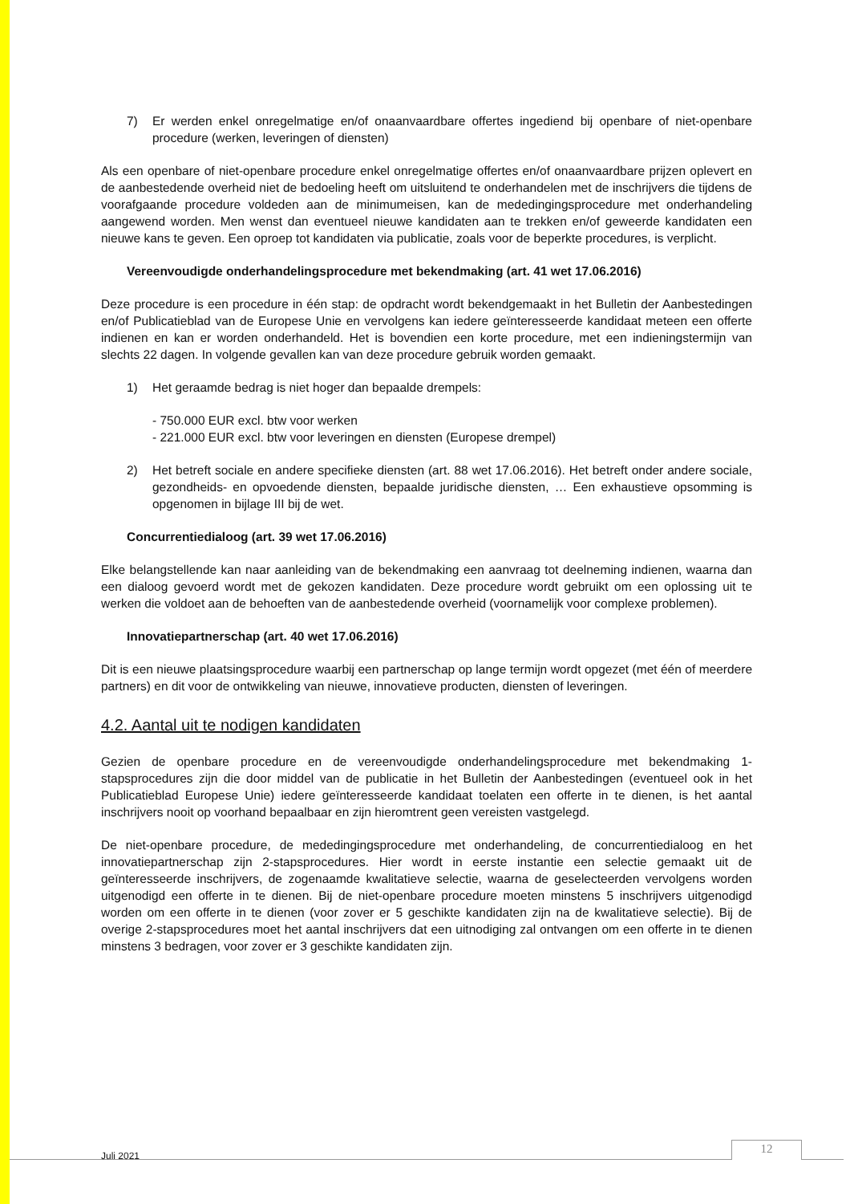7) Er werden enkel onregelmatige en/of onaanvaardbare offertes ingediend bij openbare of niet-openbare procedure (werken, leveringen of diensten)
Als een openbare of niet-openbare procedure enkel onregelmatige offertes en/of onaanvaardbare prijzen oplevert en de aanbestedende overheid niet de bedoeling heeft om uitsluitend te onderhandelen met de inschrijvers die tijdens de voorafgaande procedure voldeden aan de minimumeisen, kan de mededingingsprocedure met onderhandeling aangewend worden. Men wenst dan eventueel nieuwe kandidaten aan te trekken en/of geweerde kandidaten een nieuwe kans te geven. Een oproep tot kandidaten via publicatie, zoals voor de beperkte procedures, is verplicht.
Vereenvoudigde onderhandelingsprocedure met bekendmaking (art. 41 wet 17.06.2016)
Deze procedure is een procedure in één stap: de opdracht wordt bekendgemaakt in het Bulletin der Aanbestedingen en/of Publicatieblad van de Europese Unie en vervolgens kan iedere geïnteresseerde kandidaat meteen een offerte indienen en kan er worden onderhandeld. Het is bovendien een korte procedure, met een indieningstermijn van slechts 22 dagen. In volgende gevallen kan van deze procedure gebruik worden gemaakt.
1) Het geraamde bedrag is niet hoger dan bepaalde drempels:
- 750.000 EUR excl. btw voor werken
- 221.000 EUR excl. btw voor leveringen en diensten (Europese drempel)
2) Het betreft sociale en andere specifieke diensten (art. 88 wet 17.06.2016). Het betreft onder andere sociale, gezondheids- en opvoedende diensten, bepaalde juridische diensten, … Een exhaustieve opsomming is opgenomen in bijlage III bij de wet.
Concurrentiedialoog (art. 39 wet 17.06.2016)
Elke belangstellende kan naar aanleiding van de bekendmaking een aanvraag tot deelneming indienen, waarna dan een dialoog gevoerd wordt met de gekozen kandidaten. Deze procedure wordt gebruikt om een oplossing uit te werken die voldoet aan de behoeften van de aanbestedende overheid (voornamelijk voor complexe problemen).
Innovatiepartnerschap (art. 40 wet 17.06.2016)
Dit is een nieuwe plaatsingsprocedure waarbij een partnerschap op lange termijn wordt opgezet (met één of meerdere partners) en dit voor de ontwikkeling van nieuwe, innovatieve producten, diensten of leveringen.
4.2. Aantal uit te nodigen kandidaten
Gezien de openbare procedure en de vereenvoudigde onderhandelingsprocedure met bekendmaking 1-stapsprocedures zijn die door middel van de publicatie in het Bulletin der Aanbestedingen (eventueel ook in het Publicatieblad Europese Unie) iedere geïnteresseerde kandidaat toelaten een offerte in te dienen, is het aantal inschrijvers nooit op voorhand bepaalbaar en zijn hieromtrent geen vereisten vastgelegd.
De niet-openbare procedure, de mededingingsprocedure met onderhandeling, de concurrentiedialoog en het innovatiepartnerschap zijn 2-stapsprocedures. Hier wordt in eerste instantie een selectie gemaakt uit de geïnteresseerde inschrijvers, de zogenaamde kwalitatieve selectie, waarna de geselecteerden vervolgens worden uitgenodigd een offerte in te dienen. Bij de niet-openbare procedure moeten minstens 5 inschrijvers uitgenodigd worden om een offerte in te dienen (voor zover er 5 geschikte kandidaten zijn na de kwalitatieve selectie). Bij de overige 2-stapsprocedures moet het aantal inschrijvers dat een uitnodiging zal ontvangen om een offerte in te dienen minstens 3 bedragen, voor zover er 3 geschikte kandidaten zijn.
Juli 2021 12